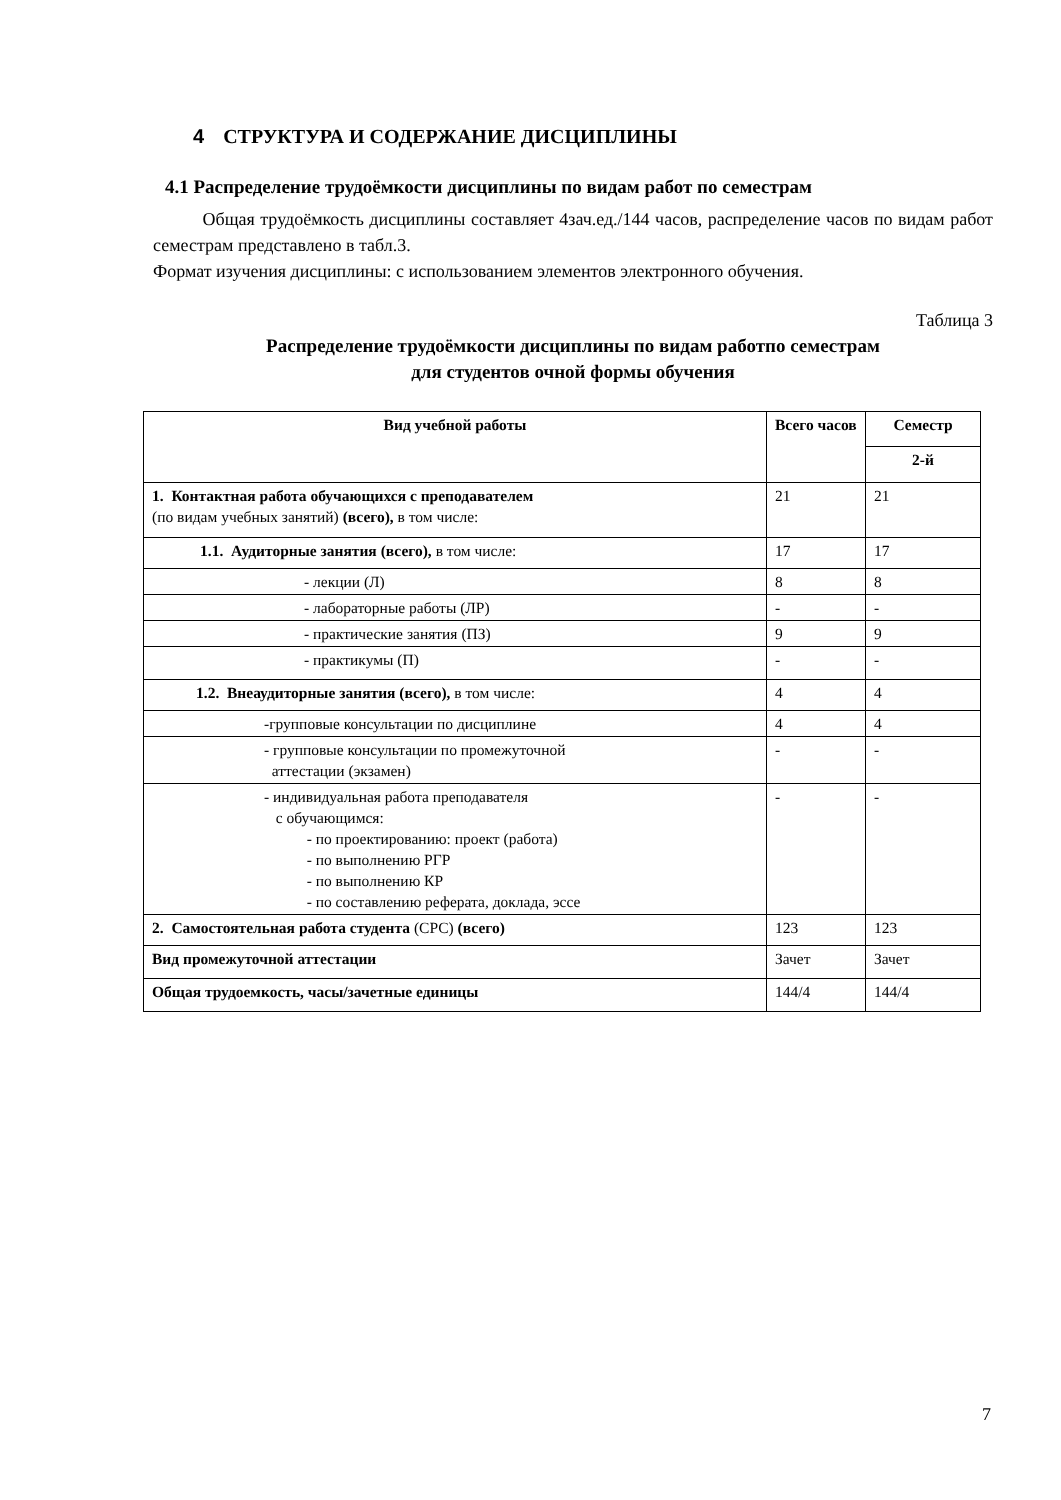4 СТРУКТУРА И СОДЕРЖАНИЕ ДИСЦИПЛИНЫ
4.1 Распределение трудоёмкости дисциплины по видам работ по семестрам
Общая трудоёмкость дисциплины составляет 4зач.ед./144 часов, распределение часов по видам работ семестрам представлено в табл.3.
Формат изучения дисциплины: с использованием элементов электронного обучения.
Таблица 3
Распределение трудоёмкости дисциплины по видам работпо семестрам
для студентов очной формы обучения
| Вид учебной работы | Всего часов | Семестр |
| --- | --- | --- |
| | | 2-й |
| 1. Контактная работа обучающихся с преподавателем (по видам учебных занятий) (всего), в том числе: | 21 | 21 |
| 1.1. Аудиторные занятия (всего), в том числе: | 17 | 17 |
| - лекции (Л) | 8 | 8 |
| - лабораторные работы (ЛР) | - | - |
| - практические занятия (ПЗ) | 9 | 9 |
| - практикумы (П) | - | - |
| 1.2. Внеаудиторные занятия (всего), в том числе: | 4 | 4 |
| -групповые консультации по дисциплине | 4 | 4 |
| - групповые консультации по промежуточной аттестации (экзамен) | - | - |
| - индивидуальная работа преподавателя с обучающимся: - по проектированию: проект (работа) - по выполнению РГР - по выполнению КР - по составлению реферата, доклада, эссе | - | - |
| 2. Самостоятельная работа студента (СРС) (всего) | 123 | 123 |
| Вид промежуточной аттестации | Зачет | Зачет |
| Общая трудоемкость, часы/зачетные единицы | 144/4 | 144/4 |
7